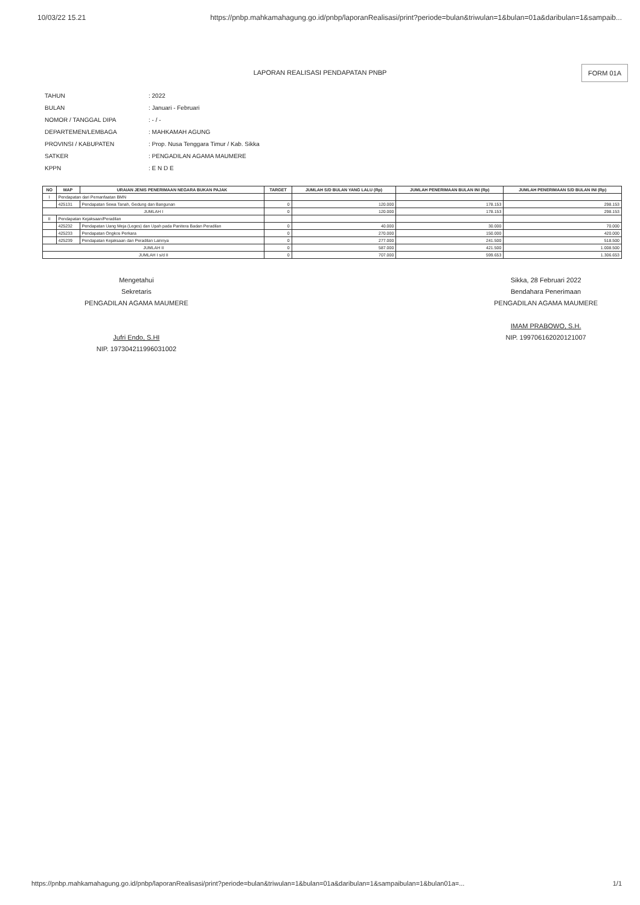10/03/22 15.21 https://pnbp.mahkamahagung.go.id/pnbp/laporanRealisasi/print?periode=bulan&triwulan=1&bulan=01a&daribulan=1&sampaib...
LAPORAN REALISASI PENDAPATAN PNBP
FORM 01A
| TAHUN | : 2022 |
| BULAN | : Januari - Februari |
| NOMOR / TANGGAL DIPA | : - / - |
| DEPARTEMEN/LEMBAGA | : MAHKAMAH AGUNG |
| PROVINSI / KABUPATEN | : Prop. Nusa Tenggara Timur / Kab. Sikka |
| SATKER | : PENGADILAN AGAMA MAUMERE |
| KPPN | : E N D E |
| NO | MAP | URAIAN JENIS PENERIMAAN NEGARA BUKAN PAJAK | TARGET | JUMLAH S/D BULAN YANG LALU (Rp) | JUMLAH PENERIMAAN BULAN INI (Rp) | JUMLAH PENERIMAAN S/D BULAN INI (Rp) |
| --- | --- | --- | --- | --- | --- | --- |
| I | Pendapatan dari Pemanfaatan BMN | | | | | |
| | 425131 | Pendapatan Sewa Tanah, Gedung dan Bangunan | 0 | 120.000 | 178.153 | 298.153 |
| JUMLAH I | | | 0 | 120.000 | 178.153 | 298.153 |
| II | Pendapatan Kejaksaan/Peradilan | | | | | |
| | 425232 | Pendapatan Uang Meja (Leges) dan Upah pada Panitera Badan Peradilan | 0 | 40.000 | 30.000 | 70.000 |
| | 425233 | Pendapatan Ongkos Perkara | 0 | 270.000 | 150.000 | 420.000 |
| | 425239 | Pendapatan Kejaksaan dan Peradilan Lainnya | 0 | 277.000 | 241.500 | 518.500 |
| JUMLAH II | | | 0 | 587.000 | 421.500 | 1.008.500 |
| JUMLAH I s/d II | | | 0 | 707.000 | 599.653 | 1.306.653 |
Mengetahui
Sekretaris
PENGADILAN AGAMA MAUMERE
Jufri Endo, S.HI
NIP. 197304211996031002
Sikka, 28 Februari 2022
Bendahara Penerimaan
PENGADILAN AGAMA MAUMERE
IMAM PRABOWO, S.H.
NIP. 199706162020121007
https://pnbp.mahkamahagung.go.id/pnbp/laporanRealisasi/print?periode=bulan&triwulan=1&bulan=01a&daribulan=1&sampaibulan=1&bulan01a=... 1/1